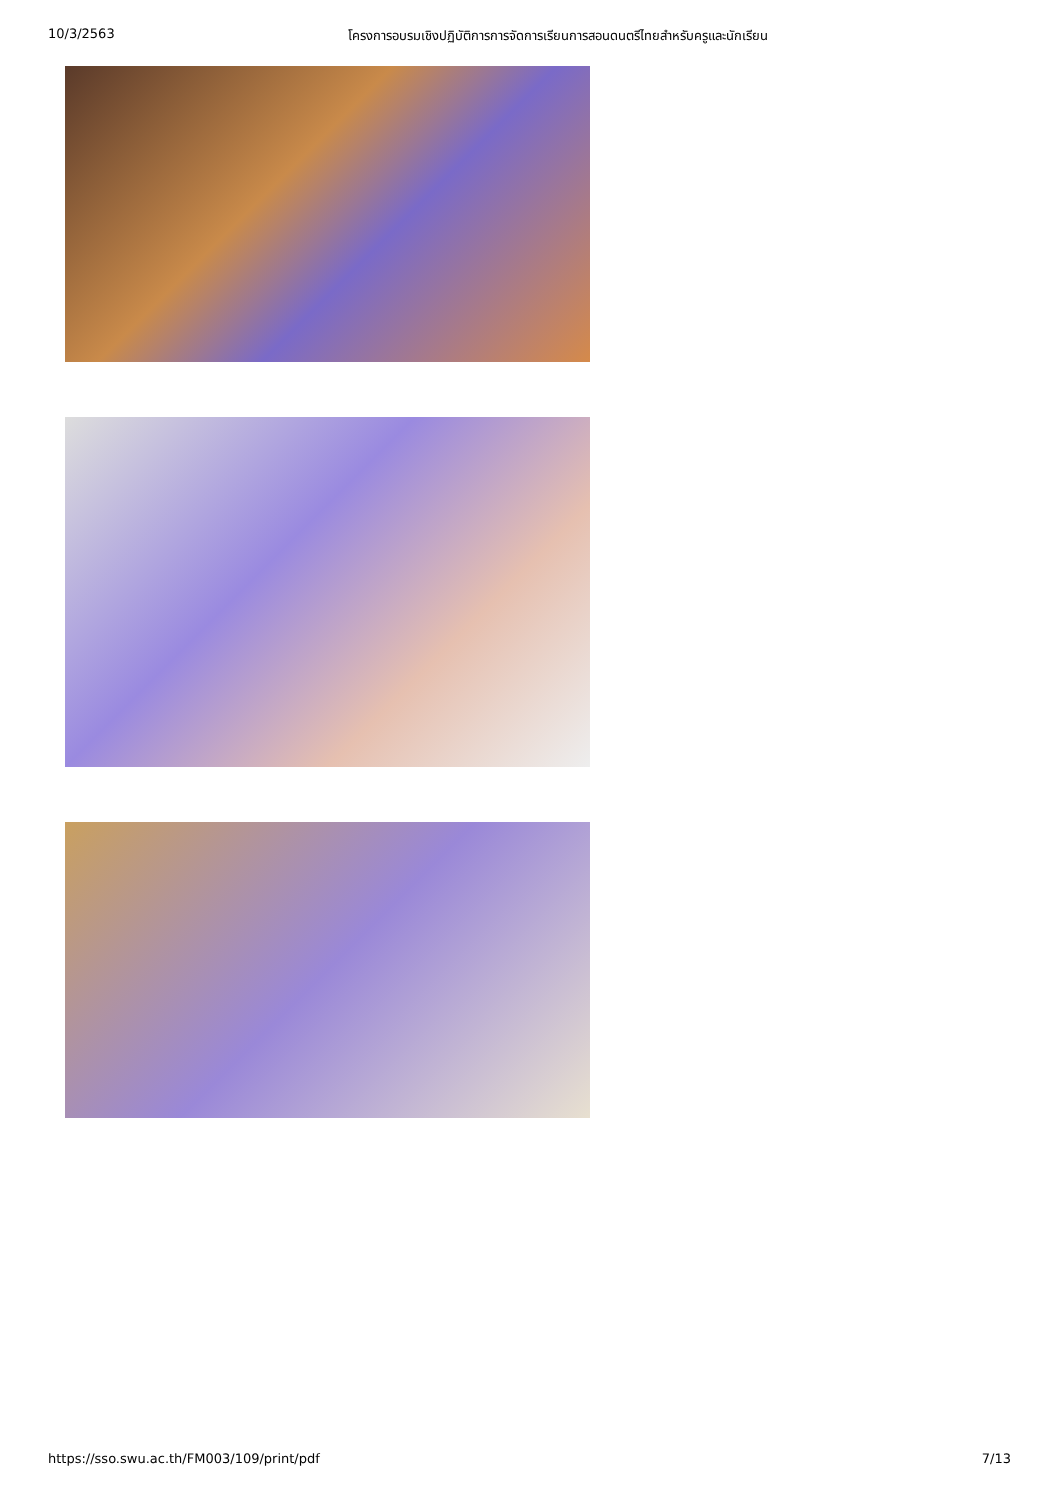10/3/2563 โครงการอบรมเชิงปฏิบัติการการจัดการเรียนการสอนดนตรีไทยสำหรับครูและนักเรียน
https://sso.swu.ac.th/FM003/109/print/pdf 7/13